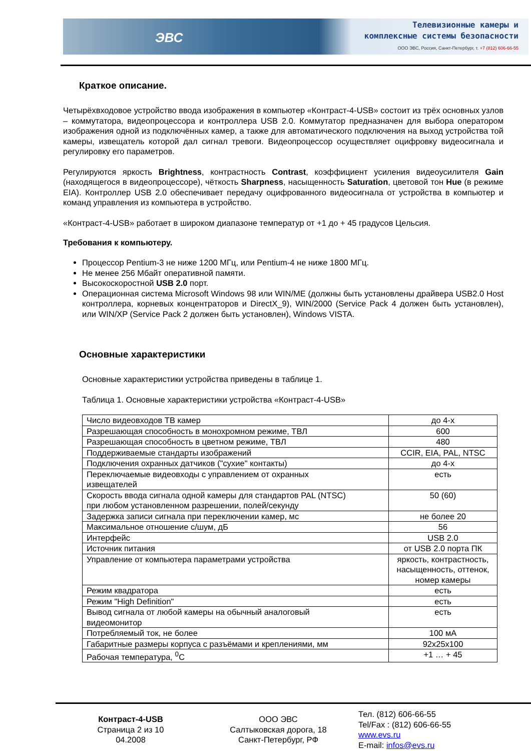Телевизионные камеры и
комплексные системы безопасности
ООО ЭВС, Россия, Санкт-Петербург, т. +7 (812) 606-66-55
ЭВС
Краткое описание.
Четырёхвходовое устройство ввода изображения в компьютер «Контраст-4-USB» состоит из трёх основных узлов – коммутатора, видеопроцессора и контроллера USB 2.0. Коммутатор предназначен для выбора оператором изображения одной из подключённых камер, а также для автоматического подключения на выход устройства той камеры, извещатель которой дал сигнал тревоги. Видеопроцессор осуществляет оцифровку видеосигнала и регулировку его параметров.
Регулируются яркость Brightness, контрастность Contrast, коэффициент усиления видеоусилителя Gain (находящегося в видеопроцессоре), чёткость Sharpness, насыщенность Saturation, цветовой тон Hue (в режиме EIA). Контроллер USB 2.0 обеспечивает передачу оцифрованного видеосигнала от устройства в компьютер и команд управления из компьютера в устройство.
«Контраст-4-USB» работает в широком диапазоне температур от +1 до + 45 градусов Цельсия.
Требования к компьютеру.
Процессор Pentium-3 не ниже 1200 МГц, или Pentium-4 не ниже 1800 МГц.
Не менее 256 Мбайт оперативной памяти.
Высокоскоростной USB 2.0 порт.
Операционная система Microsoft Windows 98 или WIN/ME (должны быть установлены драйвера USB2.0 Host контроллера, корневых концентраторов и DirectX_9), WIN/2000 (Service Pack 4 должен быть установлен), или WIN/XP (Service Pack 2 должен быть установлен), Windows VISTA.
Основные характеристики
Основные характеристики устройства приведены в таблице 1.
Таблица 1. Основные характеристики устройства «Контраст-4-USB»
| Число видеовходов ТВ камер | до 4-х |
| Разрешающая способность в монохромном режиме, ТВЛ | 600 |
| Разрешающая способность в цветном режиме, ТВЛ | 480 |
| Поддерживаемые стандарты изображений | CCIR, EIA, PAL, NTSC |
| Подключения охранных датчиков ("сухие" контакты) | до 4-х |
| Переключаемые видеовходы с управлением от охранных извещателей | есть |
| Скорость ввода сигнала одной камеры для стандартов PAL (NTSC) при любом установленном разрешении, полей/секунду | 50 (60) |
| Задержка записи сигнала при переключении камер, мс | не более 20 |
| Максимальное отношение с/шум, дБ | 56 |
| Интерфейс | USB 2.0 |
| Источник питания | от USB 2.0 порта ПК |
| Управление от компьютера параметрами устройства | яркость, контрастность, насыщенность, оттенок, номер камеры |
| Режим квадратора | есть |
| Режим "High Definition" | есть |
| Вывод сигнала от любой камеры на обычный аналоговый видеомонитор | есть |
| Потребляемый ток, не более | 100 мА |
| Габаритные размеры корпуса с разъёмами и креплениями, мм | 92х25х100 |
| Рабочая температура, <sup>0</sup>С | +1 … + 45 |
Контраст-4-USB
Страница 2 из 10
04.2008
ООО ЭВС
Салтыковская дорога, 18
Санкт-Петербург, РФ
Тел. (812) 606-66-55
Tel/Fax : (812) 606-66-55
www.evs.ru
E-mail: infos@evs.ru